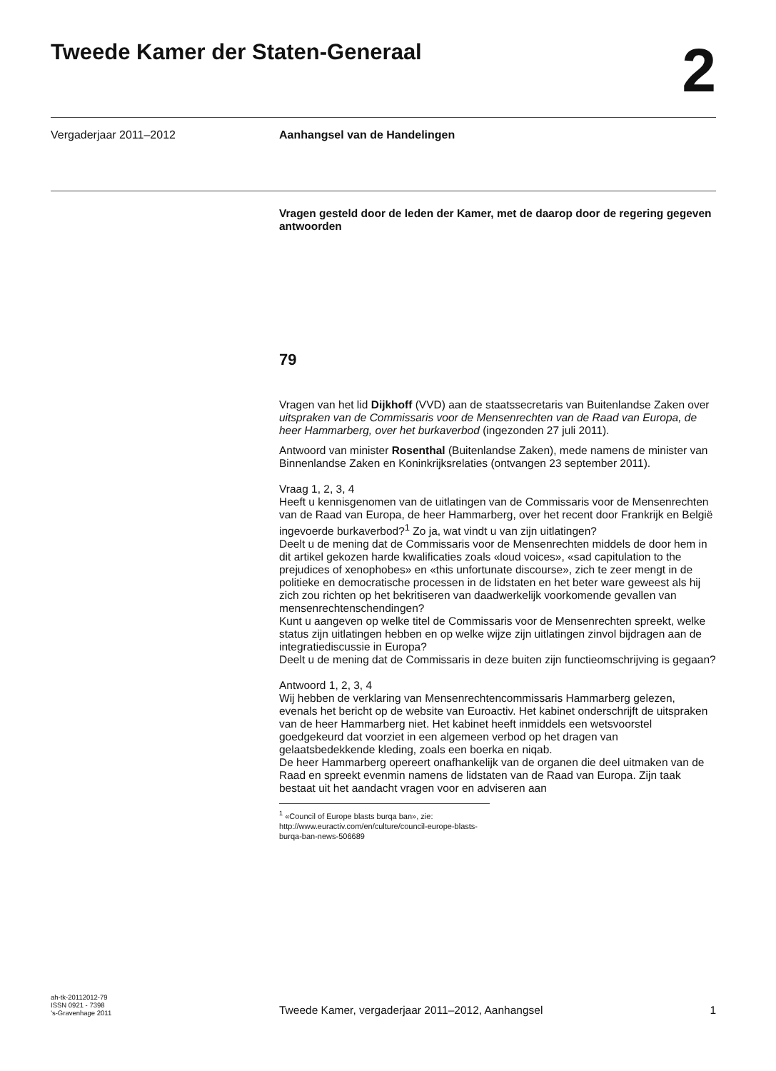Tweede Kamer der Staten-Generaal
2
Vergaderjaar 2011–2012 Aanhangsel van de Handelingen
Vragen gesteld door de leden der Kamer, met de daarop door de regering gegeven antwoorden
79
Vragen van het lid Dijkhoff (VVD) aan de staatssecretaris van Buitenlandse Zaken over uitspraken van de Commissaris voor de Mensenrechten van de Raad van Europa, de heer Hammarberg, over het burkaverbod (ingezonden 27 juli 2011).
Antwoord van minister Rosenthal (Buitenlandse Zaken), mede namens de minister van Binnenlandse Zaken en Koninkrijksrelaties (ontvangen 23 september 2011).
Vraag 1, 2, 3, 4
Heeft u kennisgenomen van de uitlatingen van de Commissaris voor de Mensenrechten van de Raad van Europa, de heer Hammarberg, over het recent door Frankrijk en België ingevoerde burkaverbod?<sup>1</sup> Zo ja, wat vindt u van zijn uitlatingen?
Deelt u de mening dat de Commissaris voor de Mensenrechten middels de door hem in dit artikel gekozen harde kwalificaties zoals «loud voices», «sad capitulation to the prejudices of xenophobes» en «this unfortunate discourse», zich te zeer mengt in de politieke en democratische processen in de lidstaten en het beter ware geweest als hij zich zou richten op het bekritiseren van daadwerkelijk voorkomende gevallen van mensenrechtenschendingen?
Kunt u aangeven op welke titel de Commissaris voor de Mensenrechten spreekt, welke status zijn uitlatingen hebben en op welke wijze zijn uitlatingen zinvol bijdragen aan de integratiediscussie in Europa?
Deelt u de mening dat de Commissaris in deze buiten zijn functieomschrijving is gegaan?
Antwoord 1, 2, 3, 4
Wij hebben de verklaring van Mensenrechtencommissaris Hammarberg gelezen, evenals het bericht op de website van Euroactiv. Het kabinet onderschrijft de uitspraken van de heer Hammarberg niet. Het kabinet heeft inmiddels een wetsvoorstel goedgekeurd dat voorziet in een algemeen verbod op het dragen van gelaatsbedekkende kleding, zoals een boerka en niqab.
De heer Hammarberg opereert onafhankelijk van de organen die deel uitmaken van de Raad en spreekt evenmin namens de lidstaten van de Raad van Europa. Zijn taak bestaat uit het aandacht vragen voor en adviseren aan
<sup>1</sup> «Council of Europe blasts burqa ban», zie: http://www.euractiv.com/en/culture/council-europe-blasts-burqa-ban-news-506689
ah-tk-20112012-79
ISSN 0921 - 7398
’s-Gravenhage 2011
Tweede Kamer, vergaderjaar 2011–2012, Aanhangsel
1